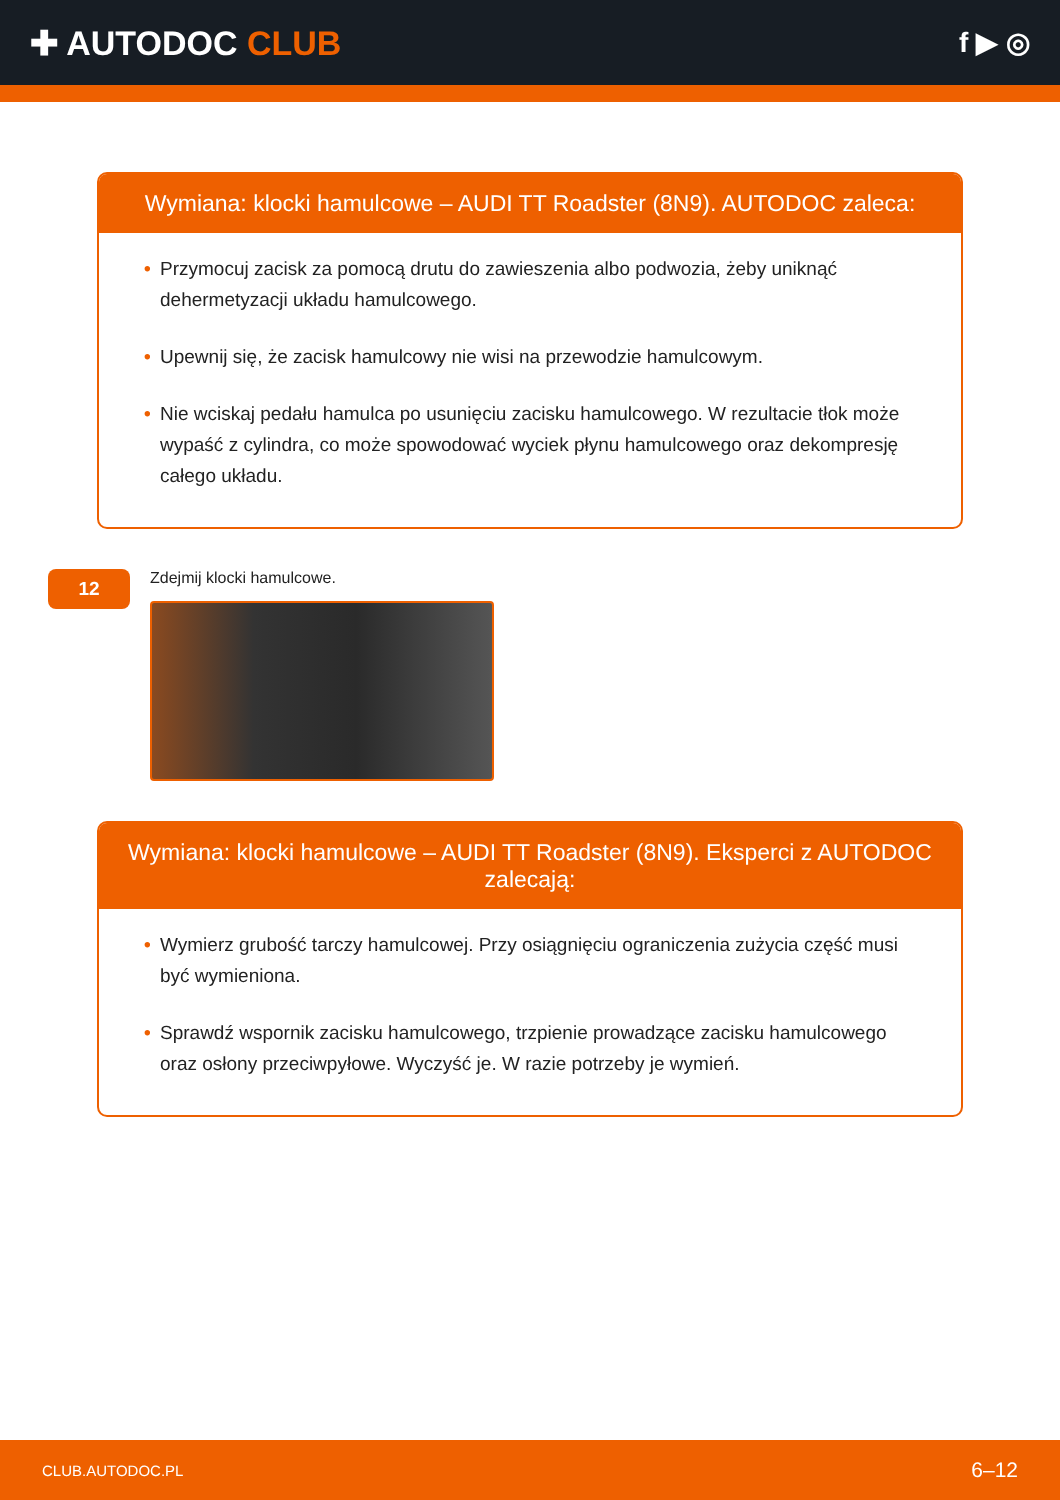✚ AUTODOC CLUB
f ▶ ◎
Wymiana: klocki hamulcowe – AUDI TT Roadster (8N9). AUTODOC zaleca:
• Przymocuj zacisk za pomocą drutu do zawieszenia albo podwozia, żeby uniknąć dehermetyzacji układu hamulcowego.
• Upewnij się, że zacisk hamulcowy nie wisi na przewodzie hamulcowym.
• Nie wciskaj pedału hamulca po usunięciu zacisku hamulcowego. W rezultacie tłok może wypaść z cylindra, co może spowodować wyciek płynu hamulcowego oraz dekompresję całego układu.
12
Zdejmij klocki hamulcowe.
Wymiana: klocki hamulcowe – AUDI TT Roadster (8N9). Eksperci z AUTODOC zalecają:
• Wymierz grubość tarczy hamulcowej. Przy osiągnięciu ograniczenia zużycia część musi być wymieniona.
• Sprawdź wspornik zacisku hamulcowego, trzpienie prowadzące zacisku hamulcowego oraz osłony przeciwpyłowe. Wyczyść je. W razie potrzeby je wymień.
CLUB.AUTODOC.PL 6–12